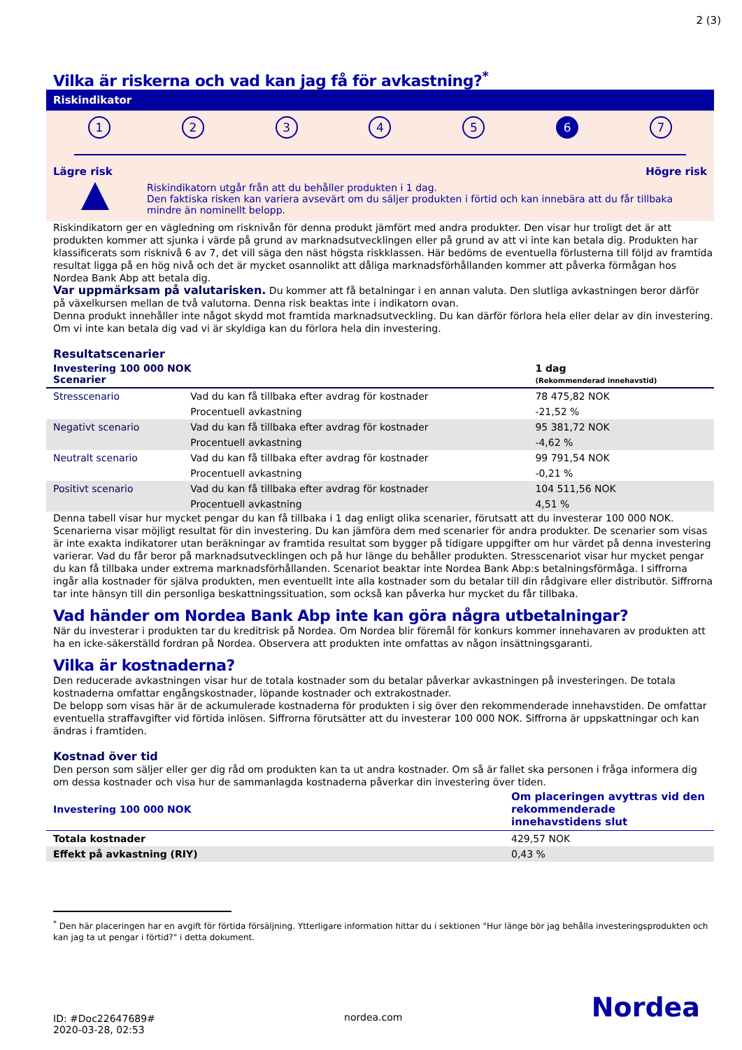2 (3)
Vilka är riskerna och vad kan jag få för avkastning?<sup>*</sup>
Riskindikator
1 2 3 4 5 6 7
Lägre risk Högre risk
Riskindikatorn utgår från att du behåller produkten i 1 dag.
Den faktiska risken kan variera avsevärt om du säljer produkten i förtid och kan innebära att du får tillbaka mindre än nominellt belopp.
Riskindikatorn ger en vägledning om risknivån för denna produkt jämfört med andra produkter. Den visar hur troligt det är att produkten kommer att sjunka i värde på grund av marknadsutvecklingen eller på grund av att vi inte kan betala dig. Produkten har klassificerats som risknivå 6 av 7, det vill säga den näst högsta riskklassen. Här bedöms de eventuella förlusterna till följd av framtida resultat ligga på en hög nivå och det är mycket osannolikt att dåliga marknadsförhållanden kommer att påverka förmågan hos Nordea Bank Abp att betala dig.
Var uppmärksam på valutarisken. Du kommer att få betalningar i en annan valuta. Den slutliga avkastningen beror därför på växelkursen mellan de två valutorna. Denna risk beaktas inte i indikatorn ovan.
Denna produkt innehåller inte något skydd mot framtida marknadsutveckling. Du kan därför förlora hela eller delar av din investering. Om vi inte kan betala dig vad vi är skyldiga kan du förlora hela din investering.
Resultatscenarier
| Investering 100 000 NOK Scenarier | | 1 dag (Rekommenderad innehavstid) |
| --- | --- | --- |
| Stresscenario | Vad du kan få tillbaka efter avdrag för kostnader | 78 475,82 NOK |
| | Procentuell avkastning | -21,52 % |
| Negativt scenario | Vad du kan få tillbaka efter avdrag för kostnader | 95 381,72 NOK |
| | Procentuell avkastning | -4,62 % |
| Neutralt scenario | Vad du kan få tillbaka efter avdrag för kostnader | 99 791,54 NOK |
| | Procentuell avkastning | -0,21 % |
| Positivt scenario | Vad du kan få tillbaka efter avdrag för kostnader | 104 511,56 NOK |
| | Procentuell avkastning | 4,51 % |
Denna tabell visar hur mycket pengar du kan få tillbaka i 1 dag enligt olika scenarier, förutsatt att du investerar 100 000 NOK. Scenarierna visar möjligt resultat för din investering. Du kan jämföra dem med scenarier för andra produkter. De scenarier som visas är inte exakta indikatorer utan beräkningar av framtida resultat som bygger på tidigare uppgifter om hur värdet på denna investering varierar. Vad du får beror på marknadsutvecklingen och på hur länge du behåller produkten. Stresscenariot visar hur mycket pengar du kan få tillbaka under extrema marknadsförhållanden. Scenariot beaktar inte Nordea Bank Abp:s betalningsförmåga. I siffrorna ingår alla kostnader för själva produkten, men eventuellt inte alla kostnader som du betalar till din rådgivare eller distributör. Siffrorna tar inte hänsyn till din personliga beskattningssituation, som också kan påverka hur mycket du får tillbaka.
Vad händer om Nordea Bank Abp inte kan göra några utbetalningar?
När du investerar i produkten tar du kreditrisk på Nordea. Om Nordea blir föremål för konkurs kommer innehavaren av produkten att ha en icke-säkerställd fordran på Nordea. Observera att produkten inte omfattas av någon insättningsgaranti.
Vilka är kostnaderna?
Den reducerade avkastningen visar hur de totala kostnader som du betalar påverkar avkastningen på investeringen. De totala kostnaderna omfattar engångskostnader, löpande kostnader och extrakostnader.
De belopp som visas här är de ackumulerade kostnaderna för produkten i sig över den rekommenderade innehavstiden. De omfattar eventuella straffavgifter vid förtida inlösen. Siffrorna förutsätter att du investerar 100 000 NOK. Siffrorna är uppskattningar och kan ändras i framtiden.
Kostnad över tid
Den person som säljer eller ger dig råd om produkten kan ta ut andra kostnader. Om så är fallet ska personen i fråga informera dig om dessa kostnader och visa hur de sammanlagda kostnaderna påverkar din investering över tiden.
| Investering 100 000 NOK | Om placeringen avyttras vid den rekommenderade innehavstidens slut |
| --- | --- |
| Totala kostnader | 429,57 NOK |
| Effekt på avkastning (RIY) | 0,43 % |
<sup>*</sup> Den här placeringen har en avgift för förtida försäljning. Ytterligare information hittar du i sektionen "Hur länge bör jag behålla investeringsprodukten och kan jag ta ut pengar i förtid?" i detta dokument.
ID: #Doc22647689#
2020-03-28, 02:53
nordea.com
Nordea